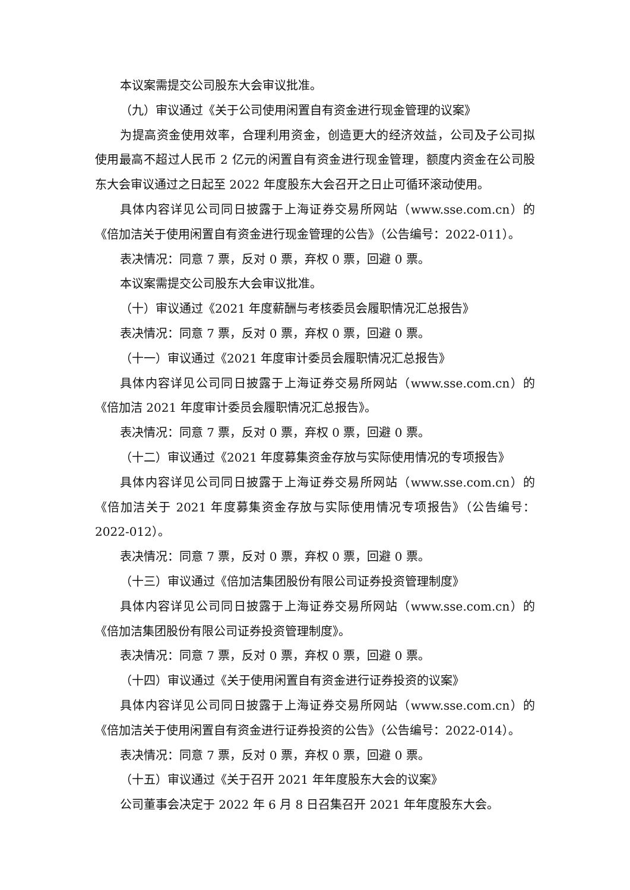本议案需提交公司股东大会审议批准。
（九）审议通过《关于公司使用闲置自有资金进行现金管理的议案》
为提高资金使用效率，合理利用资金，创造更大的经济效益，公司及子公司拟使用最高不超过人民币 2 亿元的闲置自有资金进行现金管理，额度内资金在公司股东大会审议通过之日起至 2022 年度股东大会召开之日止可循环滚动使用。
具体内容详见公司同日披露于上海证券交易所网站（www.sse.com.cn）的《倍加洁关于使用闲置自有资金进行现金管理的公告》（公告编号：2022-011）。
表决情况：同意 7 票，反对 0 票，弃权 0 票，回避 0 票。
本议案需提交公司股东大会审议批准。
（十）审议通过《2021 年度薪酬与考核委员会履职情况汇总报告》
表决情况：同意 7 票，反对 0 票，弃权 0 票，回避 0 票。
（十一）审议通过《2021 年度审计委员会履职情况汇总报告》
具体内容详见公司同日披露于上海证券交易所网站（www.sse.com.cn）的《倍加洁 2021 年度审计委员会履职情况汇总报告》。
表决情况：同意 7 票，反对 0 票，弃权 0 票，回避 0 票。
（十二）审议通过《2021 年度募集资金存放与实际使用情况的专项报告》
具体内容详见公司同日披露于上海证券交易所网站（www.sse.com.cn）的《倍加洁关于 2021 年度募集资金存放与实际使用情况专项报告》（公告编号：2022-012）。
表决情况：同意 7 票，反对 0 票，弃权 0 票，回避 0 票。
（十三）审议通过《倍加洁集团股份有限公司证券投资管理制度》
具体内容详见公司同日披露于上海证券交易所网站（www.sse.com.cn）的《倍加洁集团股份有限公司证券投资管理制度》。
表决情况：同意 7 票，反对 0 票，弃权 0 票，回避 0 票。
（十四）审议通过《关于使用闲置自有资金进行证券投资的议案》
具体内容详见公司同日披露于上海证券交易所网站（www.sse.com.cn）的《倍加洁关于使用闲置自有资金进行证券投资的公告》（公告编号：2022-014）。
表决情况：同意 7 票，反对 0 票，弃权 0 票，回避 0 票。
（十五）审议通过《关于召开 2021 年年度股东大会的议案》
公司董事会决定于 2022 年 6 月 8 日召集召开 2021 年年度股东大会。